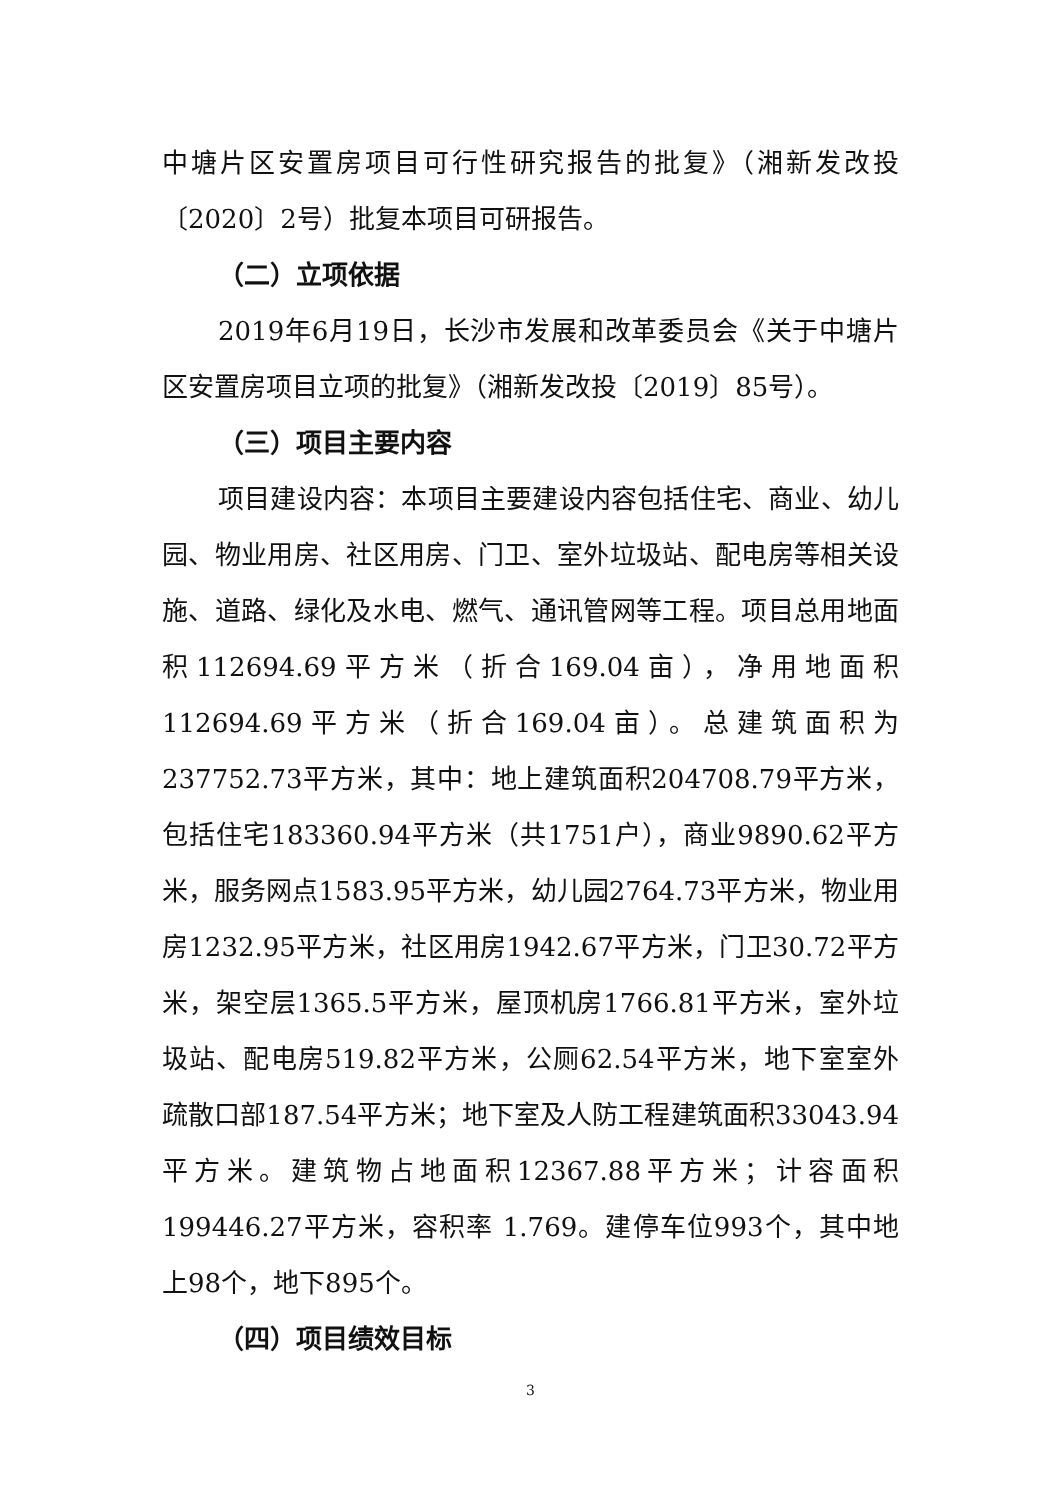中塘片区安置房项目可行性研究报告的批复》（湘新发改投〔2020〕2号）批复本项目可研报告。
（二）立项依据
2019年6月19日，长沙市发展和改革委员会《关于中塘片区安置房项目立项的批复》（湘新发改投〔2019〕85号）。
（三）项目主要内容
项目建设内容：本项目主要建设内容包括住宅、商业、幼儿园、物业用房、社区用房、门卫、室外垃圾站、配电房等相关设施、道路、绿化及水电、燃气、通讯管网等工程。项目总用地面积112694.69平方米（折合169.04亩），净用地面积112694.69平方米（折合169.04亩）。总建筑面积为237752.73平方米，其中：地上建筑面积204708.79平方米，包括住宅183360.94平方米（共1751户），商业9890.62平方米，服务网点1583.95平方米，幼儿园2764.73平方米，物业用房1232.95平方米，社区用房1942.67平方米，门卫30.72平方米，架空层1365.5平方米，屋顶机房1766.81平方米，室外垃圾站、配电房519.82平方米，公厕62.54平方米，地下室室外疏散口部187.54平方米；地下室及人防工程建筑面积33043.94平方米。建筑物占地面积12367.88平方米；计容面积199446.27平方米，容积率 1.769。建停车位993个，其中地上98个，地下895个。
（四）项目绩效目标
3